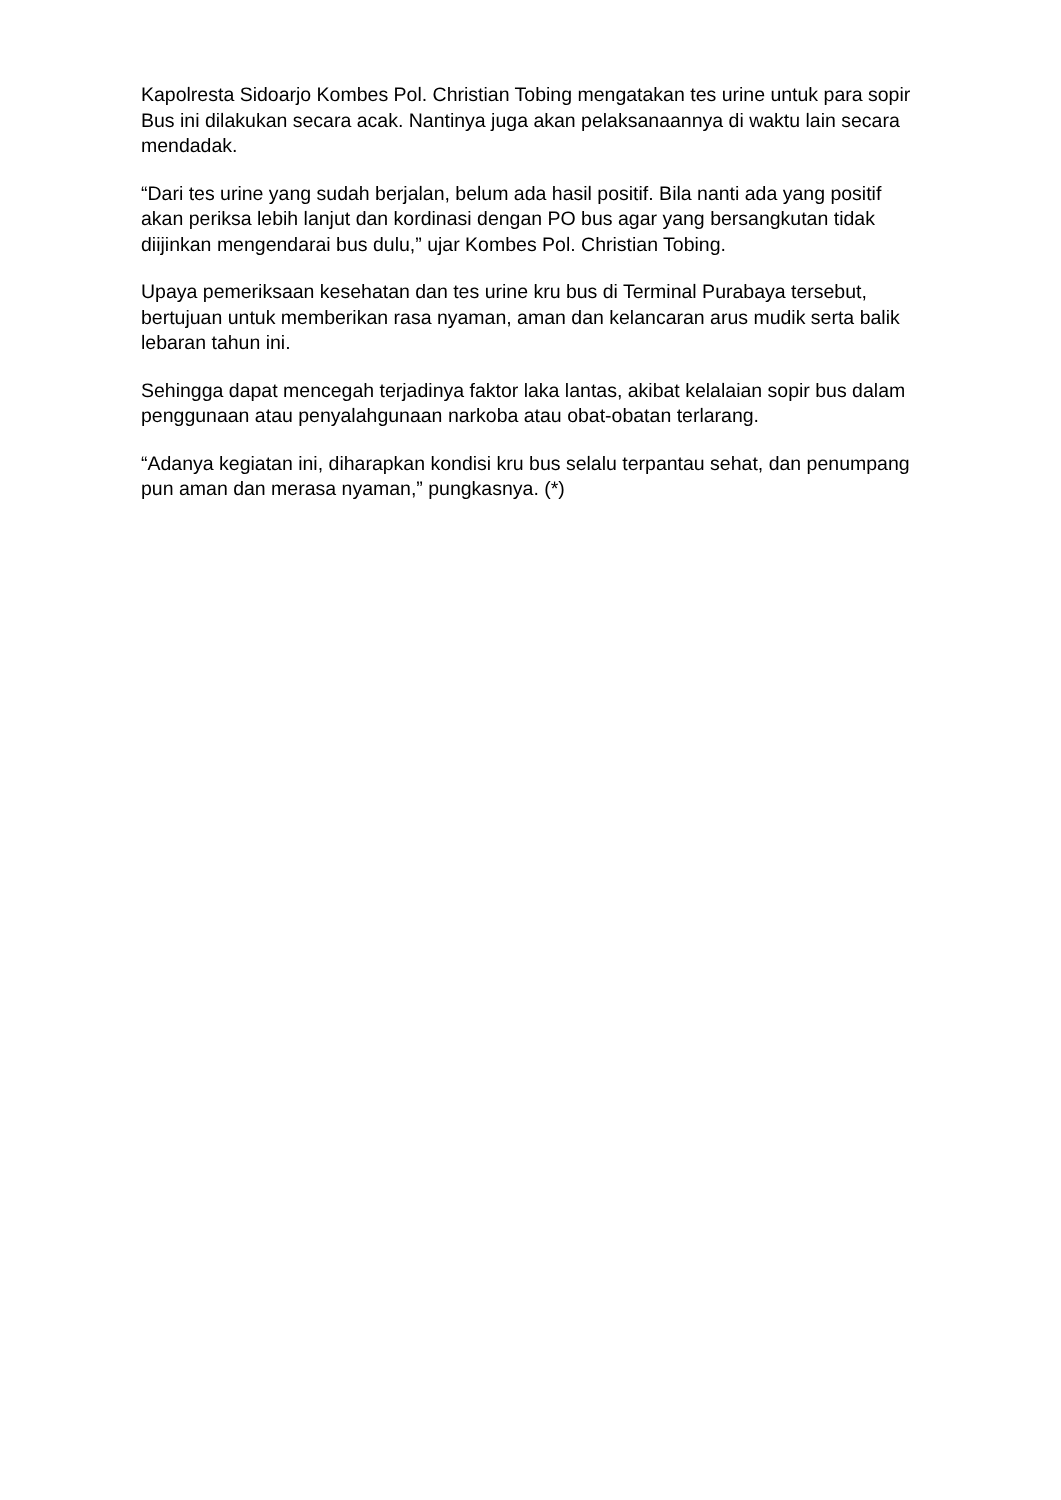Kapolresta Sidoarjo Kombes Pol. Christian Tobing mengatakan tes urine untuk para sopir Bus ini dilakukan secara acak. Nantinya juga akan pelaksanaannya di waktu lain secara mendadak.
“Dari tes urine yang sudah berjalan, belum ada hasil positif. Bila nanti ada yang positif akan periksa lebih lanjut dan kordinasi dengan PO bus agar yang bersangkutan tidak diijinkan mengendarai bus dulu,” ujar Kombes Pol. Christian Tobing.
Upaya pemeriksaan kesehatan dan tes urine kru bus di Terminal Purabaya tersebut, bertujuan untuk memberikan rasa nyaman, aman dan kelancaran arus mudik serta balik lebaran tahun ini.
Sehingga dapat mencegah terjadinya faktor laka lantas, akibat kelalaian sopir bus dalam penggunaan atau penyalahgunaan narkoba atau obat-obatan terlarang.
“Adanya kegiatan ini, diharapkan kondisi kru bus selalu terpantau sehat, dan penumpang pun aman dan merasa nyaman,” pungkasnya. (*)